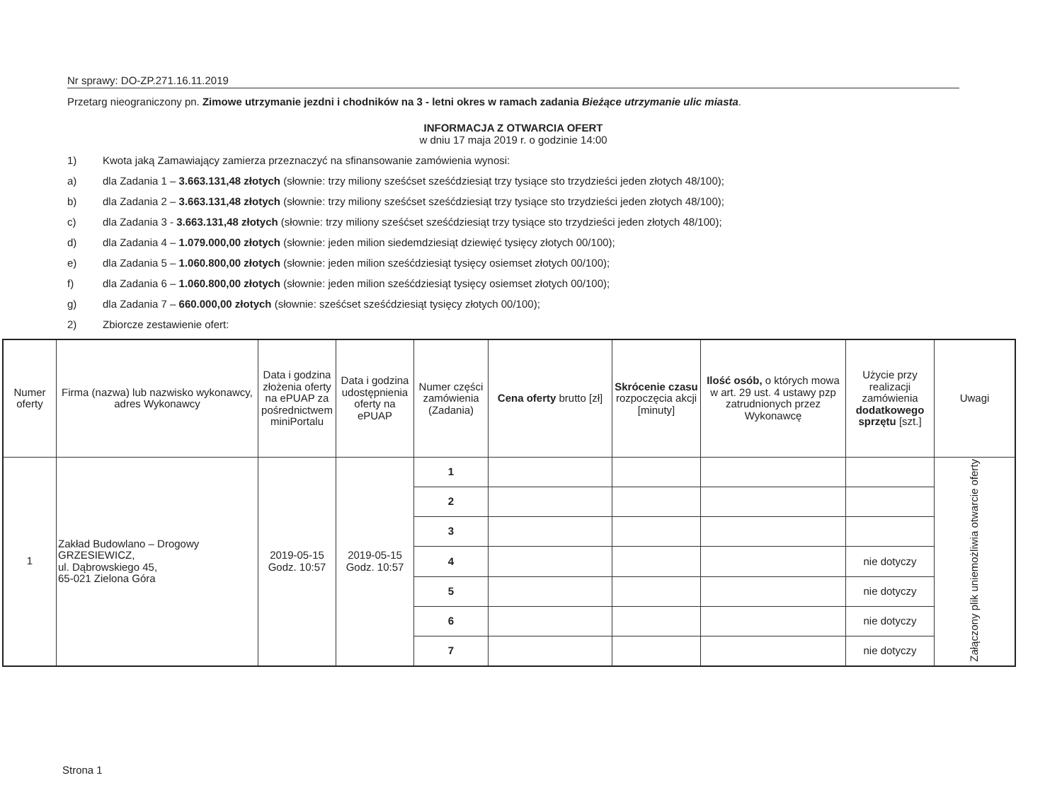Nr sprawy: DO-ZP.271.16.11.2019
Przetarg nieograniczony pn. Zimowe utrzymanie jezdni i chodników na 3 - letni okres w ramach zadania Bieżące utrzymanie ulic miasta.
INFORMACJA Z OTWARCIA OFERT
w dniu 17 maja 2019 r. o godzinie 14:00
1) Kwota jaką Zamawiający zamierza przeznaczyć na sfinansowanie zamówienia wynosi:
a) dla Zadania 1 – 3.663.131,48 złotych (słownie: trzy miliony sześćset sześćdziesiąt trzy tysiące sto trzydzieści jeden złotych 48/100);
b) dla Zadania 2 – 3.663.131,48 złotych (słownie: trzy miliony sześćset sześćdziesiąt trzy tysiące sto trzydzieści jeden złotych 48/100);
c) dla Zadania 3 - 3.663.131,48 złotych (słownie: trzy miliony sześćset sześćdziesiąt trzy tysiące sto trzydzieści jeden złotych 48/100);
d) dla Zadania 4 – 1.079.000,00 złotych (słownie: jeden milion siedemdziesiąt dziewięć tysięcy złotych 00/100);
e) dla Zadania 5 – 1.060.800,00 złotych (słownie: jeden milion sześćdziesiąt tysięcy osiemset złotych 00/100);
f) dla Zadania 6 – 1.060.800,00 złotych (słownie: jeden milion sześćdziesiąt tysięcy osiemset złotych 00/100);
g) dla Zadania 7 – 660.000,00 złotych (słownie: sześćset sześćdziesiąt tysięcy złotych 00/100);
2) Zbiorcze zestawienie ofert:
| Numer oferty | Firma (nazwa) lub nazwisko wykonawcy, adres Wykonawcy | Data i godzina złożenia oferty na ePUAP za pośrednictwem miniPortalu | Data i godzina udostępnienia oferty na ePUAP | Numer części zamówienia (Zadania) | Cena oferty brutto [zł] | Skrócenie czasu rozpoczęcia akcji [minuty] | Ilość osób, o których mowa w art. 29 ust. 4 ustawy pzp zatrudnionych przez Wykonawcę | Użycie przy realizacji zamówienia dodatkowego sprzętu [szt.] | Uwagi |
| --- | --- | --- | --- | --- | --- | --- | --- | --- | --- |
| 1 | Zakład Budowlano – Drogowy GRZESIEWICZ, ul. Dąbrowskiego 45, 65-021 Zielona Góra | 2019-05-15 Godz. 10:57 | 2019-05-15 Godz. 10:57 | 1 | | | | | Załączony plik uniemożliwia otwarcie oferty |
| | | | | 2 | | | | | |
| | | | | 3 | | | | | |
| | | | | 4 | | | | nie dotyczy | |
| | | | | 5 | | | | nie dotyczy | |
| | | | | 6 | | | | nie dotyczy | |
| | | | | 7 | | | | nie dotyczy | |
Strona 1